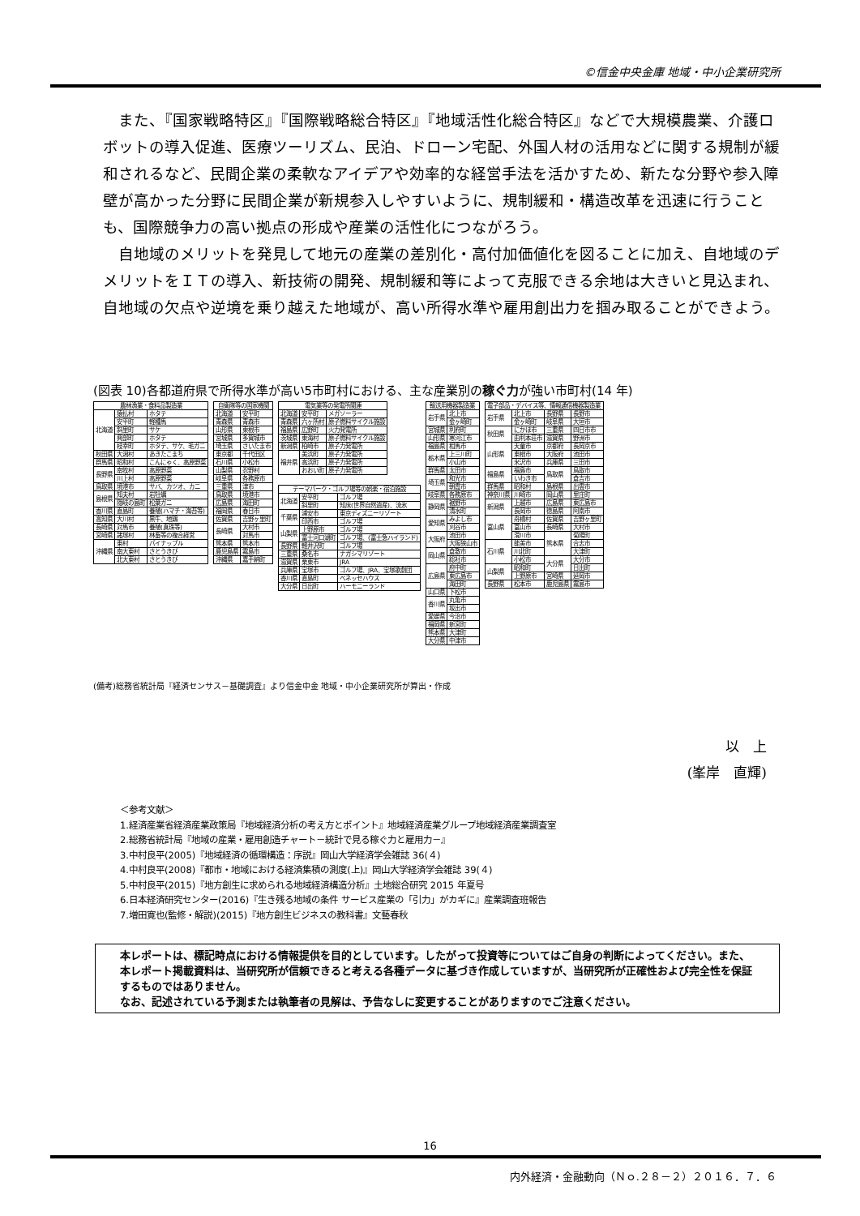©信金中央金庫 地域・中小企業研究所
また、『国家戦略特区』『国際戦略総合特区』『地域活性化総合特区』などで大規模農業、介護ロボットの導入促進、医療ツーリズム、民泊、ドローン宅配、外国人材の活用などに関する規制が緩和されるなど、民間企業の柔軟なアイデアや効率的な経営手法を活かすため、新たな分野や参入障壁が高かった分野に民間企業が新規参入しやすいように、規制緩和・構造改革を迅速に行うことも、国際競争力の高い拠点の形成や産業の活性化につながろう。
自地域のメリットを発見して地元の産業の差別化・高付加価値化を図ることに加え、自地域のデメリットをＩＴの導入、新技術の開発、規制緩和等によって克服できる余地は大きいと見込まれ、自地域の欠点や逆境を乗り越えた地域が、高い所得水準や雇用創出力を掴み取ることができよう。
(図表 10)各都道府県で所得水準が高い5市町村における、主な産業別の稼ぐ力が強い市町村(14 年)
| 農林漁業・食料品製造業 | | |
| --- | --- | --- |
| 北海道 | 猿払村 | ホタテ |
| | 安平町 | 軽種馬 |
| | 斜里町 | サケ |
| | 興部町 | ホタテ |
| | 枝幸町 | ホタテ、サケ、毛ガニ |
| 秋田県 | 大潟村 | あきたこまち |
| 群馬県 | 昭和村 | こんにゃく、高原野菜 |
| 長野県 | 南牧村 | 高原野菜 |
| | 川上村 | 高原野菜 |
| 鳥取県 | 境港市 | サバ、カツオ、カニ |
| 島根県 | 知夫村 | 岩牡蠣 |
| | 隠岐の島町 | 松葉ガニ |
| 香川県 | 直島町 | 養殖(ハマチ・海苔等) |
| 高知県 | 大川村 | 黒牛、地鶏 |
| 長崎県 | 対馬市 | 養殖(真珠等) |
| 宮崎県 | 諸塚村 | 林畜等の複合経営 |
| 沖縄県 | 東村 | パイナップル |
| | 南大東村 | さとうきび |
| | 北大東村 | さとうきび |
| 自衛隊等の国家機関 | |
| --- | --- |
| 北海道 | 安平町 |
| 青森県 | 青森市 |
| 山形県 | 東根市 |
| 宮城県 | 多賀城市 |
| 埼玉県 | さいたま市 |
| 東京都 | 千代田区 |
| 石川県 | 小松市 |
| 山梨県 | 忍野村 |
| 岐阜県 | 各務原市 |
| 三重県 | 津市 |
| 鳥取県 | 境港市 |
| 広島県 | 海田町 |
| 福岡県 | 春日市 |
| 佐賀県 | 吉野ヶ里町 |
| 長崎県 | 大村市 |
| | 対馬市 |
| 熊本県 | 熊本市 |
| 鹿児島県 | 霧島市 |
| 沖縄県 | 嘉手納町 |
| 電気業等の発電所関連 | | |
| --- | --- | --- |
| 北海道 | 安平町 | メガソーラー |
| 青森県 | 六ヶ所村 | 原子燃料サイクル施設 |
| 福島県 | 広野町 | 火力発電所 |
| 茨城県 | 東海村 | 原子燃料サイクル施設 |
| 新潟県 | 柏崎市 | 原子力発電所 |
| 福井県 | 美浜町 | 原子力発電所 |
| | 高浜町 | 原子力発電所 |
| | おおい町 | 原子力発電所 |
| テーマパーク・ゴルフ場等の娯楽・宿泊施設 | | |
| --- | --- | --- |
| 北海道 | 安平町 | ゴルフ場 |
| | 斜里町 | 知床(世界自然遺産)、流氷 |
| 千葉県 | 浦安市 | 東京ディズニーリゾート |
| | 印西市 | ゴルフ場 |
| 山梨県 | 上野原市 | ゴルフ場 |
| | 富士河口湖町 | ゴルフ場、(富士急ハイランド) |
| 長野県 | 軽井沢町 | ゴルフ場 |
| 三重県 | 桑名市 | ナガシマリゾート |
| 滋賀県 | 栗東市 | JRA |
| 兵庫県 | 宝塚市 | ゴルフ場、JRA、宝塚歌劇団 |
| 香川県 | 直島町 | ベネッセハウス |
| 大分県 | 日出町 | ハーモニーランド |
| 輸送用機器製造業 | |
| --- | --- |
| 岩手県 | 北上市 |
| | 金ヶ崎町 |
| 宮城県 | 利府町 |
| 山形県 | 寒河江市 |
| 福島県 | 相馬市 |
| 栃木県 | 上三川町 |
| | 小山市 |
| 群馬県 | 太田市 |
| 埼玉県 | 和光市 |
| | 朝霞市 |
| 岐阜県 | 各務原市 |
| 静岡県 | 裾野市 |
| | 清水町 |
| 愛知県 | みよし市 |
| | 刈谷市 |
| 大阪府 | 池田市 |
| | 大阪狭山市 |
| 岡山県 | 倉敷市 |
| | 総社市 |
| 広島県 | 府中町 |
| | 東広島市 |
| | 海田町 |
| 山口県 | 下松市 |
| 香川県 | 丸亀市 |
| | 坂出市 |
| 愛媛県 | 今治市 |
| 福岡県 | 新宮町 |
| 熊本県 | 大津町 |
| 大分県 | 中津市 |
| 電子部品・デバイス等、情報通信機器製造業 | | | |
| --- | --- | --- | --- |
| 岩手県 | 北上市 | 長野県 | 長野市 |
| | 金ヶ崎町 | 岐阜県 | 大垣市 |
| 秋田県 | にかほ市 | 三重県 | 四日市市 |
| | 由利本荘市 | 滋賀県 | 野洲市 |
| 山形県 | 天童市 | 京都府 | 長岡京市 |
| | 東根市 | 大阪府 | 池田市 |
| | 米沢市 | 兵庫県 | 三田市 |
| 福島県 | 福島市 | 鳥取県 | 鳥取市 |
| | いわき市 | | 倉吉市 |
| 群馬県 | 昭和村 | 島根県 | 出雲市 |
| 神奈川県 | 川崎市 | 岡山県 | 里庄町 |
| 新潟県 | 上越市 | 広島県 | 東広島市 |
| | 長岡市 | 徳島県 | 阿南市 |
| 富山県 | 舟橋村 | 佐賀県 | 吉野ヶ里町 |
| | 富山市 | 長崎県 | 大村市 |
| | 滑川市 | 熊本県 | 菊陽町 |
| 石川県 | 能美市 | | 合志市 |
| | 川北町 | | 大津町 |
| | 小松市 | 大分県 | 大分市 |
| 山梨県 | 昭和町 | | 日出町 |
| | 上野原市 | 宮崎県 | 延岡市 |
| 長野県 | 松本市 | 鹿児島県 | 霧島市 |
(備考)総務省統計局『経済センサス－基礎調査』より信金中金 地域・中小企業研究所が算出・作成
以　上
(峯岸　直輝)
＜参考文献＞
1.経済産業省経済産業政策局『地域経済分析の考え方とポイント』地域経済産業グループ地域経済産業調査室
2.総務省統計局『地域の産業・雇用創造チャート－統計で見る稼ぐ力と雇用力－』
3.中村良平(2005)『地域経済の循環構造：序説』岡山大学経済学会雑誌 36(４)
4.中村良平(2008)『都市・地域における経済集積の測度(上)』岡山大学経済学会雑誌 39(４)
5.中村良平(2015)『地方創生に求められる地域経済構造分析』土地総合研究 2015 年夏号
6.日本経済研究センター(2016)『生き残る地域の条件 サービス産業の「引力」がカギに』産業調査班報告
7.増田寛也(監修・解説)(2015)『地方創生ビジネスの教科書』文藝春秋
本レポートは、標記時点における情報提供を目的としています。したがって投資等についてはご自身の判断によってください。また、本レポート掲載資料は、当研究所が信頼できると考える各種データに基づき作成していますが、当研究所が正確性および完全性を保証するものではありません。
なお、記述されている予測または執筆者の見解は、予告なしに変更することがありますのでご注意ください。
16
内外経済・金融動向（Ｎｏ.２８－２）２０１６．７．６